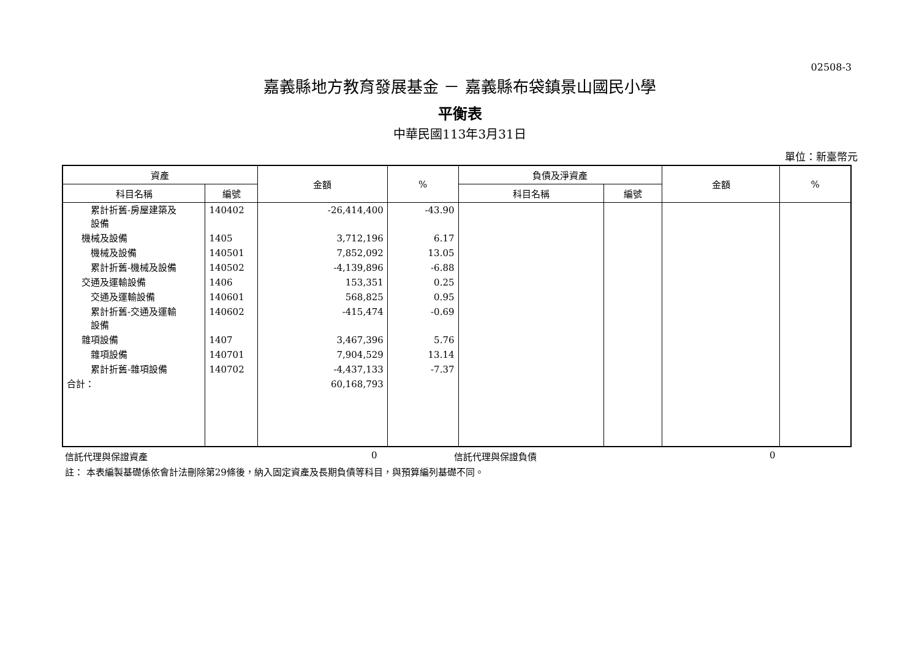02508-3
嘉義縣地方教育發展基金 － 嘉義縣布袋鎮景山國民小學
平衡表
中華民國113年3月31日
單位：新臺幣元
| 資產 | | 金額 | % | 負債及淨資產 | | 金額 | % |
| --- | --- | --- | --- | --- | --- | --- | --- |
| 科目名稱 | 編號 | | | 科目名稱 | 編號 | | |
| 累計折舊-房屋建築及 設備 | 140402 | -26,414,400 | -43.90 | | | | |
| 機械及設備 | 1405 | 3,712,196 | 6.17 | | | | |
| 機械及設備 | 140501 | 7,852,092 | 13.05 | | | | |
| 累計折舊-機械及設備 | 140502 | -4,139,896 | -6.88 | | | | |
| 交通及運輸設備 | 1406 | 153,351 | 0.25 | | | | |
| 交通及運輸設備 | 140601 | 568,825 | 0.95 | | | | |
| 累計折舊-交通及運輸 設備 | 140602 | -415,474 | -0.69 | | | | |
| 雜項設備 | 1407 | 3,467,396 | 5.76 | | | | |
| 雜項設備 | 140701 | 7,904,529 | 13.14 | | | | |
| 累計折舊-雜項設備 | 140702 | -4,437,133 | -7.37 | | | | |
| 合計： | | 60,168,793 | | | | | |
信託代理與保證資產 0 信託代理與保證負債 0
註： 本表編製基礎係依會計法刪除第29條後，納入固定資產及長期負債等科目，與預算編列基礎不同。